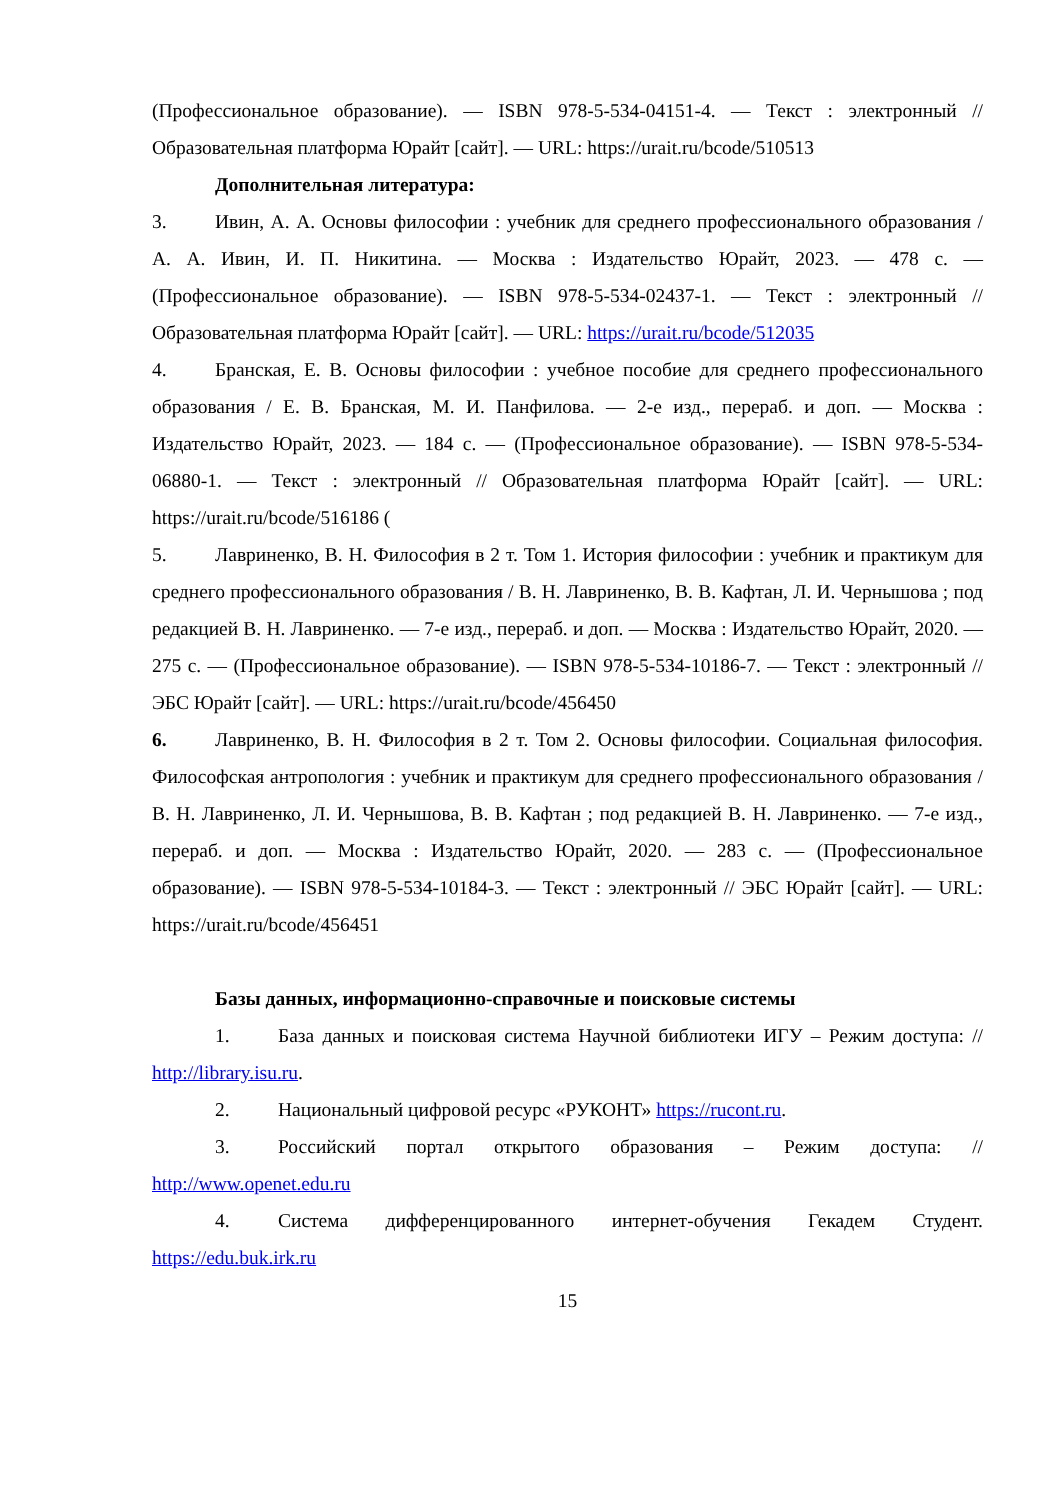(Профессиональное образование). — ISBN 978-5-534-04151-4. — Текст : электронный // Образовательная платформа Юрайт [сайт]. — URL: https://urait.ru/bcode/510513
Дополнительная литература:
3. Ивин, А. А. Основы философии : учебник для среднего профессионального образования / А. А. Ивин, И. П. Никитина. — Москва : Издательство Юрайт, 2023. — 478 с. — (Профессиональное образование). — ISBN 978-5-534-02437-1. — Текст : электронный // Образовательная платформа Юрайт [сайт]. — URL: https://urait.ru/bcode/512035
4. Бранская, Е. В. Основы философии : учебное пособие для среднего профессионального образования / Е. В. Бранская, М. И. Панфилова. — 2-е изд., перераб. и доп. — Москва : Издательство Юрайт, 2023. — 184 с. — (Профессиональное образование). — ISBN 978-5-534-06880-1. — Текст : электронный // Образовательная платформа Юрайт [сайт]. — URL: https://urait.ru/bcode/516186 (
5. Лавриненко, В. Н. Философия в 2 т. Том 1. История философии : учебник и практикум для среднего профессионального образования / В. Н. Лавриненко, В. В. Кафтан, Л. И. Чернышова ; под редакцией В. Н. Лавриненко. — 7-е изд., перераб. и доп. — Москва : Издательство Юрайт, 2020. — 275 с. — (Профессиональное образование). — ISBN 978-5-534-10186-7. — Текст : электронный // ЭБС Юрайт [сайт]. — URL: https://urait.ru/bcode/456450
6. Лавриненко, В. Н. Философия в 2 т. Том 2. Основы философии. Социальная философия. Философская антропология : учебник и практикум для среднего профессионального образования / В. Н. Лавриненко, Л. И. Чернышова, В. В. Кафтан ; под редакцией В. Н. Лавриненко. — 7-е изд., перераб. и доп. — Москва : Издательство Юрайт, 2020. — 283 с. — (Профессиональное образование). — ISBN 978-5-534-10184-3. — Текст : электронный // ЭБС Юрайт [сайт]. — URL: https://urait.ru/bcode/456451
Базы данных, информационно-справочные и поисковые системы
1. База данных и поисковая система Научной библиотеки ИГУ – Режим доступа: // http://library.isu.ru.
2. Национальный цифровой ресурс «РУКОНТ» https://rucont.ru.
3. Российский портал открытого образования – Режим доступа: // http://www.openet.edu.ru
4. Система дифференцированного интернет-обучения Гекадем Студент. https://edu.buk.irk.ru
15